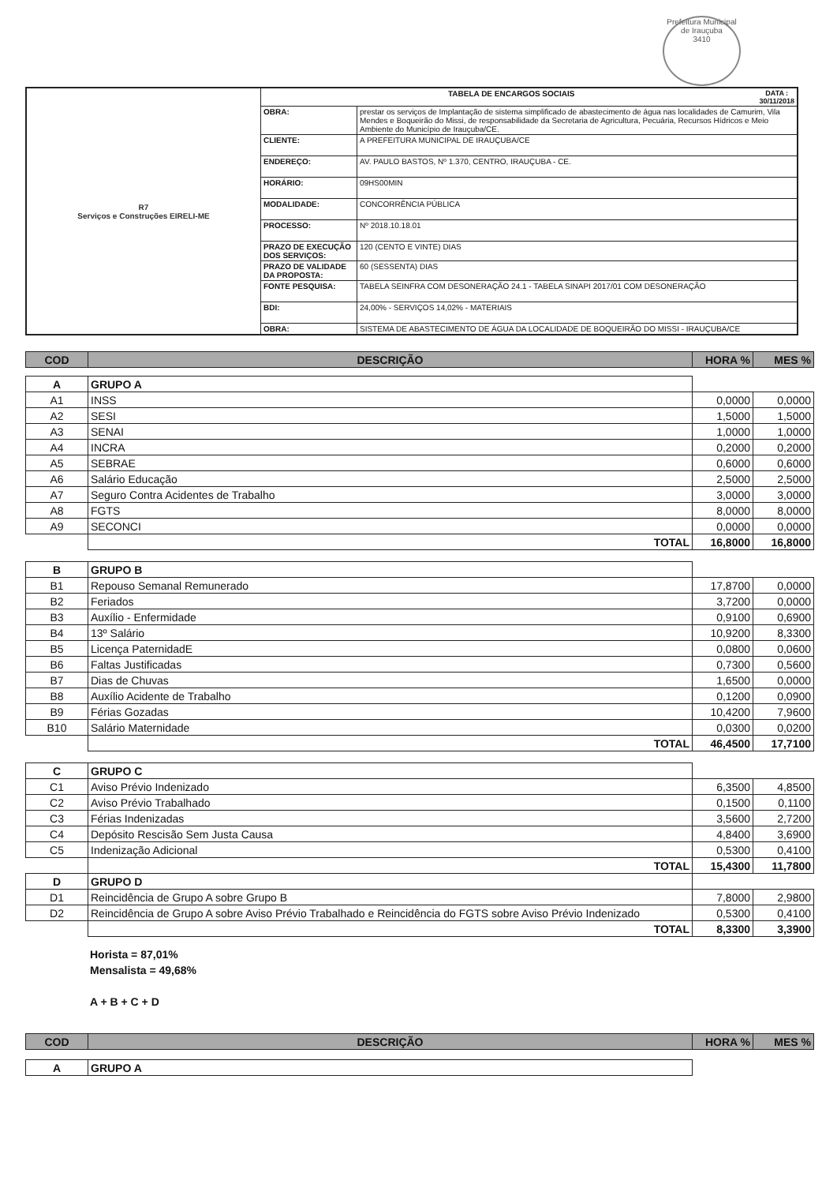Prefeitura Municipal de Irauçuba
3410
| R7 Serviços e Construções EIRELI-ME | TABELA DE ENCARGOS SOCIAIS DATA : 30/11/2018 | |
| | OBRA: | prestar os serviços de Implantação de sistema simplificado de abastecimento de água nas localidades de Camurim, Vila Mendes e Boqueirão do Missi, de responsabilidade da Secretaria de Agricultura, Pecuária, Recursos Hídricos e Meio Ambiente do Município de Irauçuba/CE. |
| | CLIENTE: | A PREFEITURA MUNICIPAL DE IRAUÇUBA/CE |
| | ENDEREÇO: | AV. PAULO BASTOS, Nº 1.370, CENTRO, IRAUÇUBA - CE. |
| | HORÁRIO: | 09HS00MIN |
| | MODALIDADE: | CONCORRÊNCIA PÚBLICA |
| | PROCESSO: | Nº 2018.10.18.01 |
| | PRAZO DE EXECUÇÃO DOS SERVIÇOS: | 120 (CENTO E VINTE) DIAS |
| | PRAZO DE VALIDADE DA PROPOSTA: | 60 (SESSENTA) DIAS |
| | FONTE PESQUISA: | TABELA SEINFRA COM DESONERAÇÃO 24.1 - TABELA SINAPI 2017/01 COM DESONERAÇÃO |
| | BDI: | 24,00% - SERVIÇOS 14,02% - MATERIAIS |
| | OBRA: | SISTEMA DE ABASTECIMENTO DE ÁGUA DA LOCALIDADE DE BOQUEIRÃO DO MISSI - IRAUÇUBA/CE |
| COD | DESCRIÇÃO | HORA % | MES % |
| --- | --- | --- | --- |
| A | GRUPO A | | |
| A1 | INSS | 0,0000 | 0,0000 |
| A2 | SESI | 1,5000 | 1,5000 |
| A3 | SENAI | 1,0000 | 1,0000 |
| A4 | INCRA | 0,2000 | 0,2000 |
| A5 | SEBRAE | 0,6000 | 0,6000 |
| A6 | Salário Educação | 2,5000 | 2,5000 |
| A7 | Seguro Contra Acidentes de Trabalho | 3,0000 | 3,0000 |
| A8 | FGTS | 8,0000 | 8,0000 |
| A9 | SECONCI | 0,0000 | 0,0000 |
| | TOTAL | 16,8000 | 16,8000 |
| B | GRUPO B | | |
| B1 | Repouso Semanal Remunerado | 17,8700 | 0,0000 |
| B2 | Feriados | 3,7200 | 0,0000 |
| B3 | Auxílio - Enfermidade | 0,9100 | 0,6900 |
| B4 | 13º Salário | 10,9200 | 8,3300 |
| B5 | Licença PaternidadE | 0,0800 | 0,0600 |
| B6 | Faltas Justificadas | 0,7300 | 0,5600 |
| B7 | Dias de Chuvas | 1,6500 | 0,0000 |
| B8 | Auxílio Acidente de Trabalho | 0,1200 | 0,0900 |
| B9 | Férias Gozadas | 10,4200 | 7,9600 |
| B10 | Salário Maternidade | 0,0300 | 0,0200 |
| | TOTAL | 46,4500 | 17,7100 |
| C | GRUPO C | | |
| C1 | Aviso Prévio Indenizado | 6,3500 | 4,8500 |
| C2 | Aviso Prévio Trabalhado | 0,1500 | 0,1100 |
| C3 | Férias Indenizadas | 3,5600 | 2,7200 |
| C4 | Depósito Rescisão Sem Justa Causa | 4,8400 | 3,6900 |
| C5 | Indenização Adicional | 0,5300 | 0,4100 |
| | TOTAL | 15,4300 | 11,7800 |
| D | GRUPO D | | |
| D1 | Reincidência de Grupo A sobre Grupo B | 7,8000 | 2,9800 |
| D2 | Reincidência de Grupo A sobre Aviso Prévio Trabalhado e Reincidência do FGTS sobre Aviso Prévio Indenizado | 0,5300 | 0,4100 |
| | TOTAL | 8,3300 | 3,3900 |
Horista = 87,01%
Mensalista = 49,68%
A + B + C + D
| COD | DESCRIÇÃO | HORA % | MES % |
| --- | --- | --- | --- |
| A | GRUPO A | | |